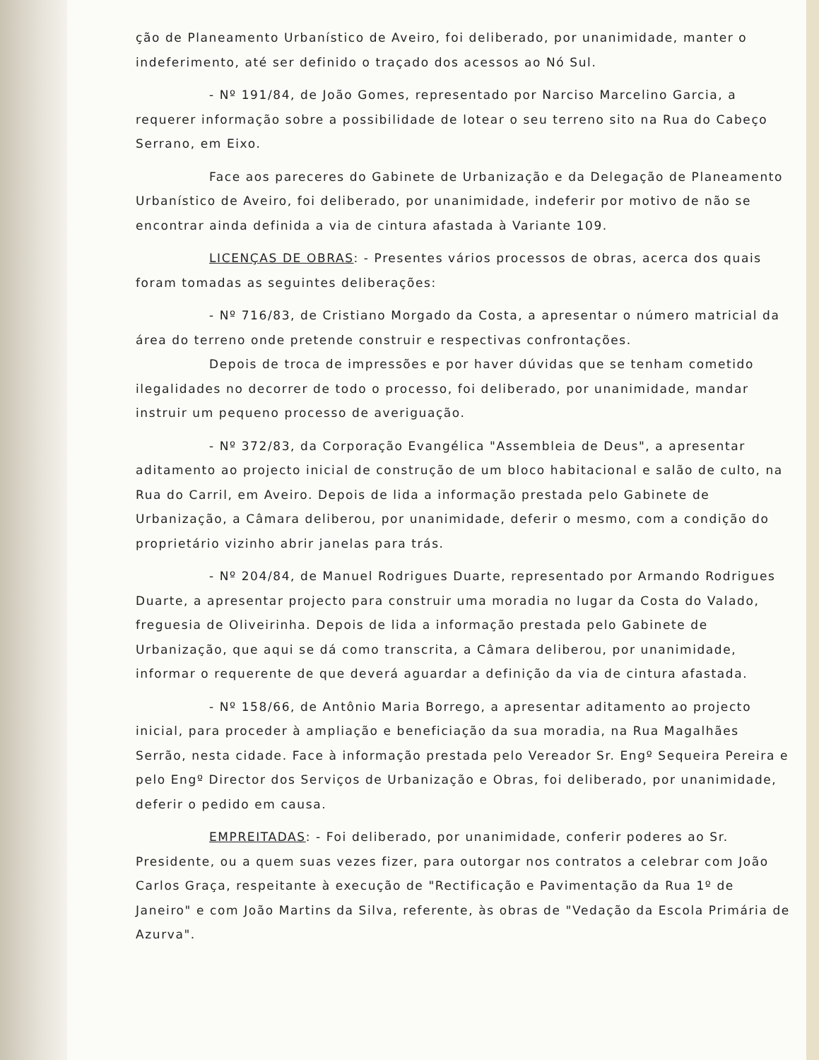ção de Planeamento Urbanístico de Aveiro, foi deliberado, por unanimidade, manter o indeferimento, até ser definido o traçado dos acessos ao Nó Sul.
- Nº 191/84, de João Gomes, representado por Narciso Marcelino Garcia, a requerer informação sobre a possibilidade de lotear o seu terreno sito na Rua do Cabeço Serrano, em Eixo.
Face aos pareceres do Gabinete de Urbanização e da Delegação de Planeamento Urbanístico de Aveiro, foi deliberado, por unanimidade, indeferir por motivo de não se encontrar ainda definida a via de cintura afastada à Variante 109.
LICENÇAS DE OBRAS: - Presentes vários processos de obras, acerca dos quais foram tomadas as seguintes deliberações:
- Nº 716/83, de Cristiano Morgado da Costa, a apresentar o número matricial da área do terreno onde pretende construir e respectivas confrontações.
Depois de troca de impressões e por haver dúvidas que se tenham cometido ilegalidades no decorrer de todo o processo, foi deliberado, por unanimidade, mandar instruir um pequeno processo de averiguação.
- Nº 372/83, da Corporação Evangélica "Assembleia de Deus", a apresentar aditamento ao projecto inicial de construção de um bloco habitacional e salão de culto, na Rua do Carril, em Aveiro. Depois de lida a informação prestada pelo Gabinete de Urbanização, a Câmara deliberou, por unanimidade, deferir o mesmo, com a condição do proprietário vizinho abrir janelas para trás.
- Nº 204/84, de Manuel Rodrigues Duarte, representado por Armando Rodrigues Duarte, a apresentar projecto para construir uma moradia no lugar da Costa do Valado, freguesia de Oliveirinha. Depois de lida a informação prestada pelo Gabinete de Urbanização, que aqui se dá como transcrita, a Câmara deliberou, por unanimidade, informar o requerente de que deverá aguardar a definição da via de cintura afastada.
- Nº 158/66, de Antônio Maria Borrego, a apresentar aditamento ao projecto inicial, para proceder à ampliação e beneficiação da sua moradia, na Rua Magalhães Serrão, nesta cidade. Face à informação prestada pelo Vereador Sr. Engº Sequeira Pereira e pelo Engº Director dos Serviços de Urbanização e Obras, foi deliberado, por unanimidade, deferir o pedido em causa.
EMPREITADAS: - Foi deliberado, por unanimidade, conferir poderes ao Sr. Presidente, ou a quem suas vezes fizer, para outorgar nos contratos a celebrar com João Carlos Graça, respeitante à execução de "Rectificação e Pavimentação da Rua 1º de Janeiro" e com João Martins da Silva, referente, às obras de "Vedação da Escola Primária de Azurva".